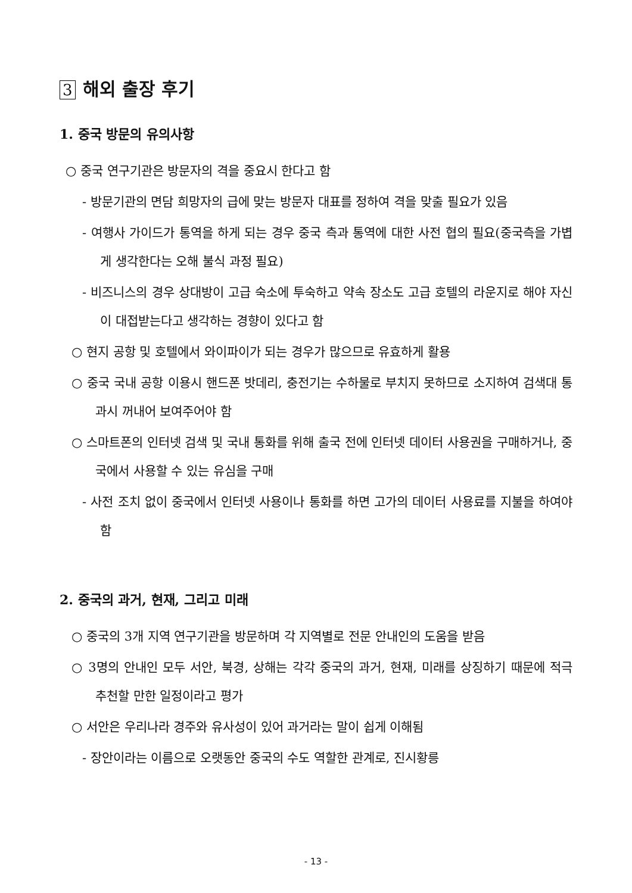3 해외 출장 후기
1. 중국 방문의 유의사항
○ 중국 연구기관은 방문자의 격을 중요시 한다고 함
- 방문기관의 면담 희망자의 급에 맞는 방문자 대표를 정하여 격을 맞출 필요가 있음
- 여행사 가이드가 통역을 하게 되는 경우 중국 측과 통역에 대한 사전 협의 필요(중국측을 가볍게 생각한다는 오해 불식 과정 필요)
- 비즈니스의 경우 상대방이 고급 숙소에 투숙하고 약속 장소도 고급 호텔의 라운지로 해야 자신이 대접받는다고 생각하는 경향이 있다고 함
○ 현지 공항 및 호텔에서 와이파이가 되는 경우가 많으므로 유효하게 활용
○ 중국 국내 공항 이용시 핸드폰 밧데리, 충전기는 수하물로 부치지 못하므로 소지하여 검색대 통과시 꺼내어 보여주어야 함
○ 스마트폰의 인터넷 검색 및 국내 통화를 위해 출국 전에 인터넷 데이터 사용권을 구매하거나, 중국에서 사용할 수 있는 유심을 구매
- 사전 조치 없이 중국에서 인터넷 사용이나 통화를 하면 고가의 데이터 사용료를 지불을 하여야 함
2. 중국의 과거, 현재, 그리고 미래
○ 중국의 3개 지역 연구기관을 방문하며 각 지역별로 전문 안내인의 도움을 받음
○ 3명의 안내인 모두 서안, 북경, 상해는 각각 중국의 과거, 현재, 미래를 상징하기 때문에 적극 추천할 만한 일정이라고 평가
○ 서안은 우리나라 경주와 유사성이 있어 과거라는 말이 쉽게 이해됨
- 장안이라는 이름으로 오랫동안 중국의 수도 역할한 관계로, 진시황릉
- 13 -